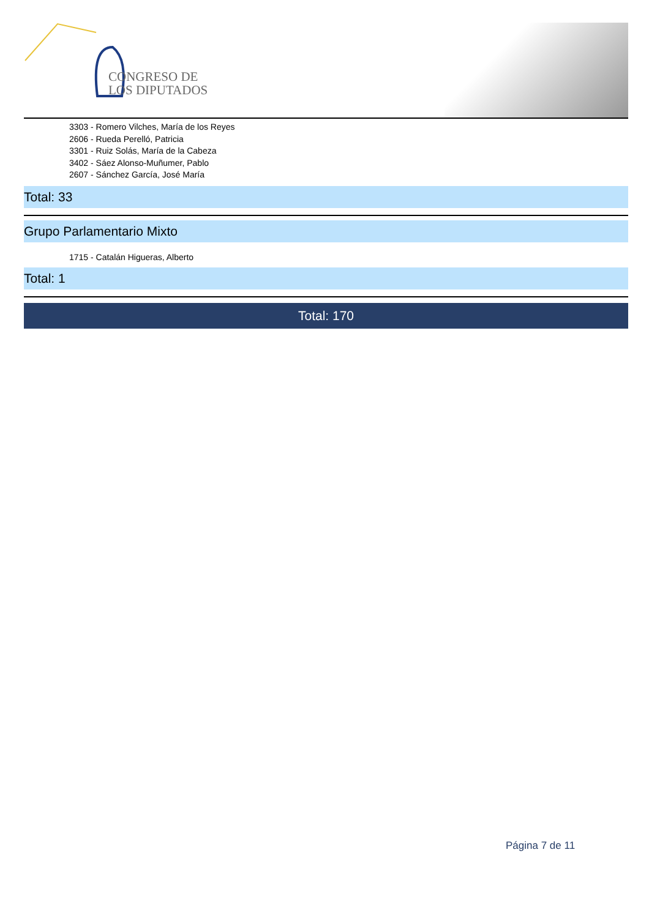CONGRESO DE
LOS DIPUTADOS
3303 - Romero Vilches, María de los Reyes
2606 - Rueda Perelló, Patricia
3301 - Ruiz Solás, María de la Cabeza
3402 - Sáez Alonso-Muñumer, Pablo
2607 - Sánchez García, José María
Total: 33
Grupo Parlamentario Mixto
1715 - Catalán Higueras, Alberto
Total: 1
Total: 170
Página 7 de 11